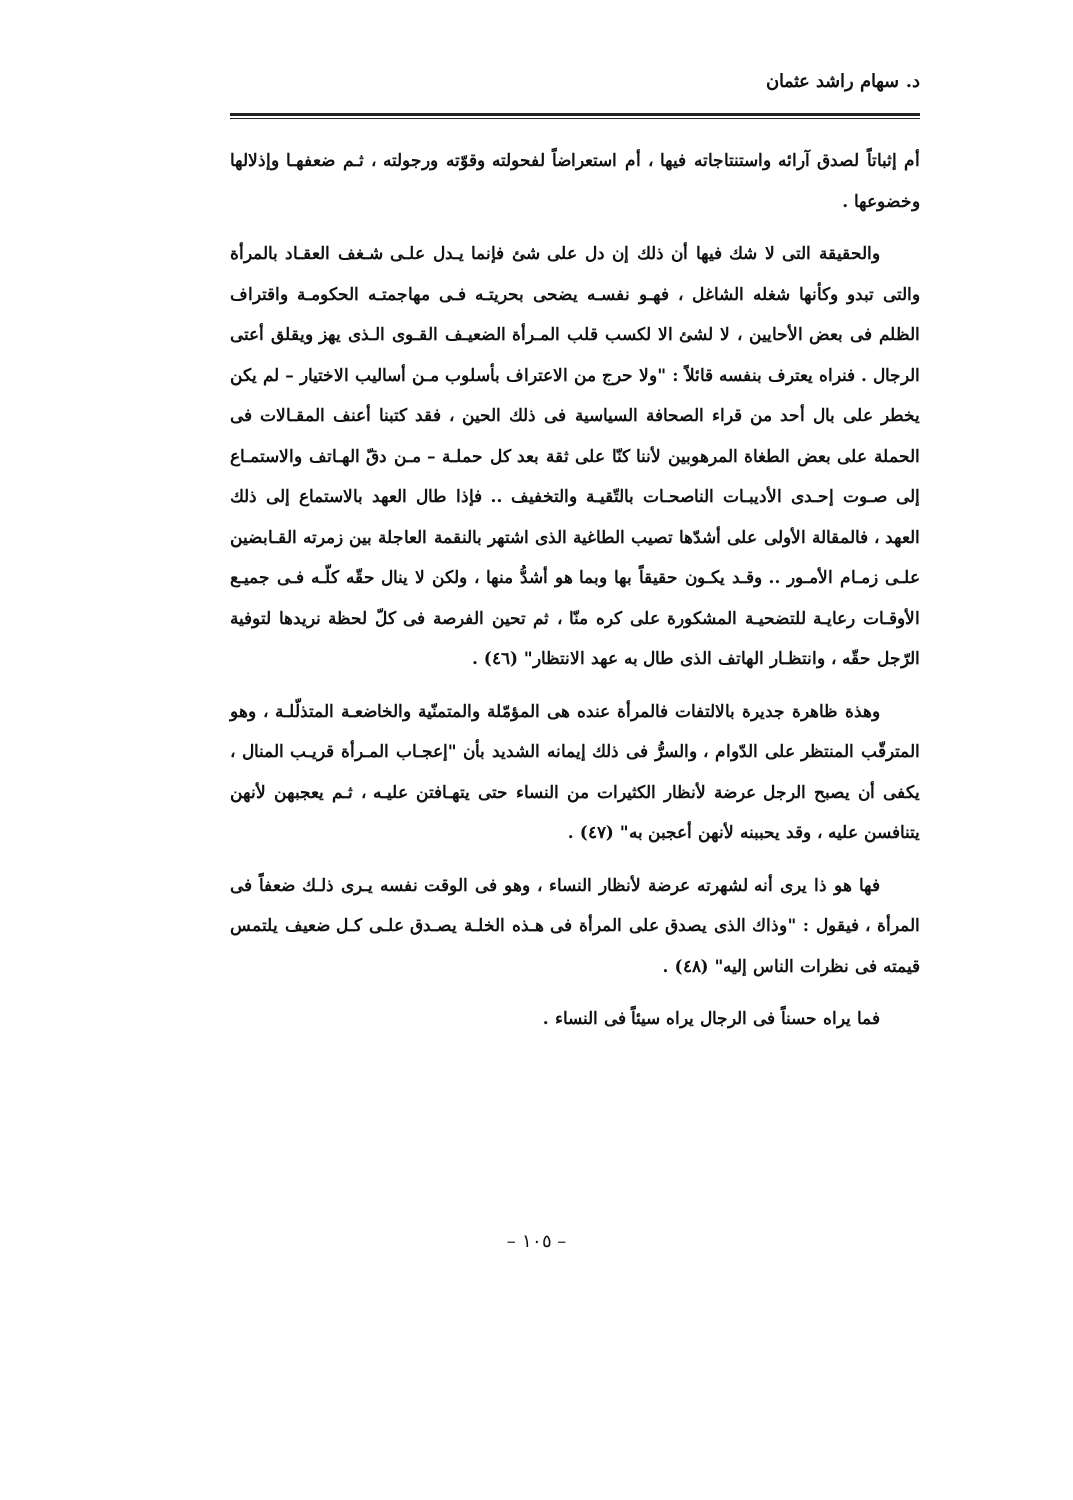د. سهام راشد عثمان
أم إثباتاً لصدق آرائه واستنتاجاته فيها ، أم استعراضاً لفحولته وقوّته ورجولته ، ثـم ضعفهـا وإذلالها وخضوعها .
والحقيقة التى لا شك فيها أن ذلك إن دل على شئ فإنما يـدل علـى شـغف العقـاد بالمرأة والتى تبدو وكأنها شغله الشاغل ، فهـو نفسـه يضحى بحريتـه فـى مهاجمتـه الحكومـة واقتراف الظلم فى بعض الأحايين ، لا لشئ الا لكسب قلب المـرأة الضعيـف القـوى الـذى يهز ويقلق أعتى الرجال . فنراه يعترف بنفسه قائلاً : "ولا حرج من الاعتراف بأسلوب مـن أساليب الاختيار – لم يكن يخطر على بال أحد من قراء الصحافة السياسية فى ذلك الحين ، فقد كتبنا أعنف المقـالات فى الحملة على بعض الطغاة المرهوبين لأننا كنّا على ثقة بعد كل حملـة – مـن دقّ الهـاتف والاستمـاع إلى صـوت إحـدى الأديبـات الناصحـات بالتّقيـة والتخفيف .. فإذا طال العهد بالاستماع إلى ذلك العهد ، فالمقالة الأولى على أشدّها تصيب الطاغية الذى اشتهر بالنقمة العاجلة بين زمرته القـابضين علـى زمـام الأمـور .. وقـد يكـون حقيقاً بها وبما هو أشدُّ منها ، ولكن لا ينال حقّه كلّـه فـى جميـع الأوقـات رعايـة للتضحيـة المشكورة على كره منّا ، ثم تحين الفرصة فى كلّ لحظة نريدها لتوفية الرّجل حقّه ، وانتظـار الهاتف الذى طال به عهد الانتظار" (٤٦) .
وهذة ظاهرة جديرة بالالتفات فالمرأة عنده هى المؤمّلة والمتمنّية والخاضعـة المتذلّلـة ، وهو المترقّب المنتظر على الدّوام ، والسرُّ فى ذلك إيمانه الشديد بأن "إعجـاب المـرأة قريـب المنال ، يكفى أن يصبح الرجل عرضة لأنظار الكثيرات من النساء حتى يتهـافتن عليـه ، ثـم يعجبهن لأنهن يتنافسن عليه ، وقد يحببنه لأنهن أعجبن به" (٤٧) .
فها هو ذا يرى أنه لشهرته عرضة لأنظار النساء ، وهو فى الوقت نفسه يـرى ذلـك ضعفاً فى المرأة ، فيقول : "وذاك الذى يصدق على المرأة فى هـذه الخلـة يصـدق علـى كـل ضعيف يلتمس قيمته فى نظرات الناس إليه" (٤٨) .
فما يراه حسناً فى الرجال يراه سيئاً فى النساء .
– ١٠٥ –